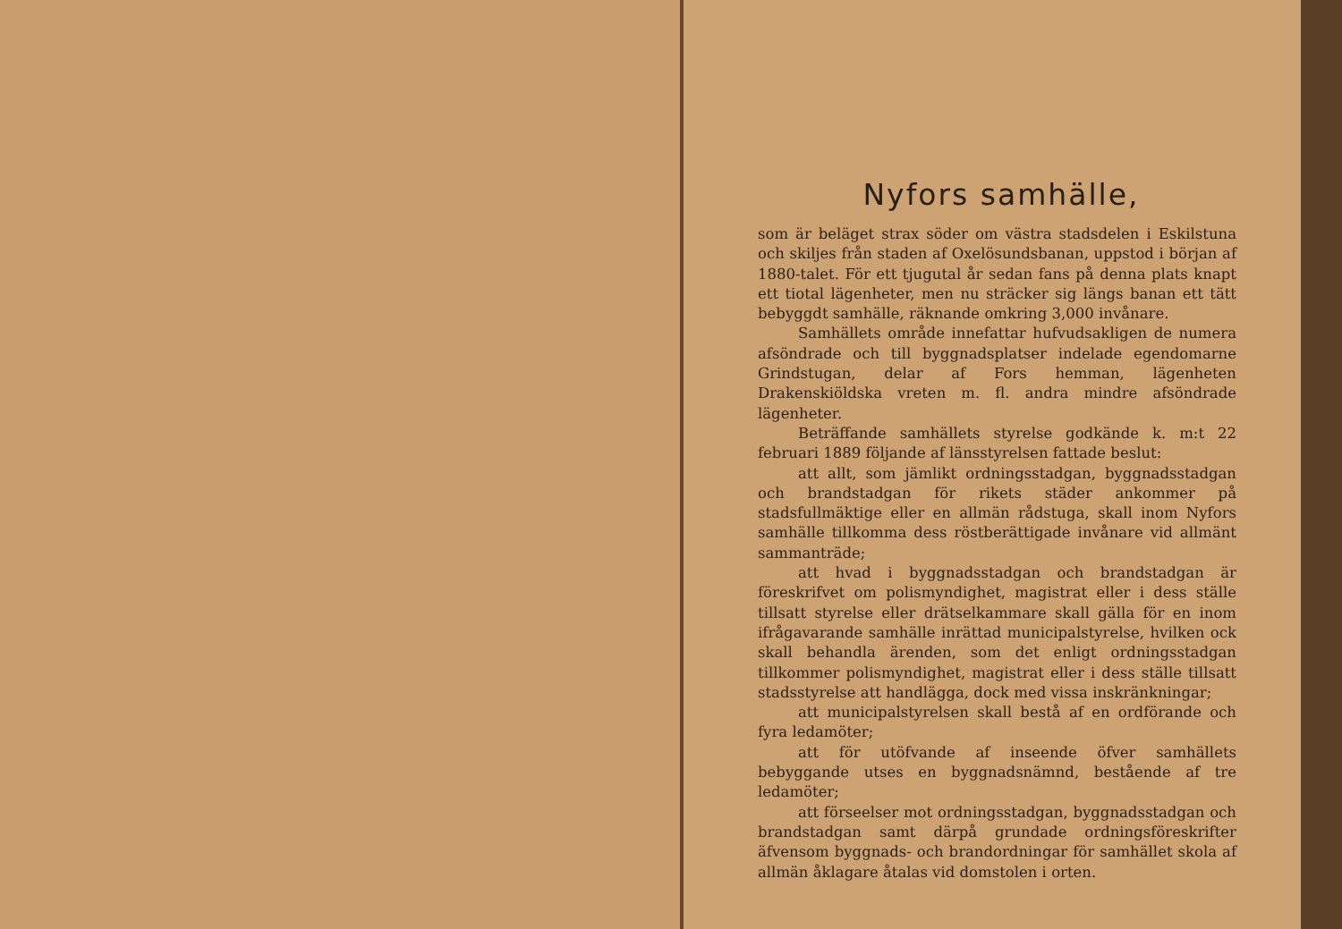Nyfors samhälle,
som är beläget strax söder om västra stadsdelen i Eskilstuna och skiljes från staden af Oxelösundsbanan, uppstod i början af 1880-talet. För ett tjugutal år sedan fans på denna plats knapt ett tiotal lägenheter, men nu sträcker sig längs banan ett tätt bebyggdt samhälle, räknande omkring 3,000 invånare.
Samhällets område innefattar hufvudsakligen de numera afsöndrade och till byggnadsplatser indelade egendomarne Grindstugan, delar af Fors hemman, lägenheten Drakenskiöldska vreten m. fl. andra mindre afsöndrade lägenheter.
Beträffande samhällets styrelse godkände k. m:t 22 februari 1889 följande af länsstyrelsen fattade beslut:
att allt, som jämlikt ordningsstadgan, byggnadsstadgan och brandstadgan för rikets städer ankommer på stadsfullmäktige eller en allmän rådstuga, skall inom Nyfors samhälle tillkomma dess röstberättigade invånare vid allmänt sammanträde;
att hvad i byggnadsstadgan och brandstadgan är föreskrifvet om polismyndighet, magistrat eller i dess ställe tillsatt styrelse eller drätselkammare skall gälla för en inom ifrågavarande samhälle inrättad municipalstyrelse, hvilken ock skall behandla ärenden, som det enligt ordningsstadgan tillkommer polismyndighet, magistrat eller i dess ställe tillsatt stadsstyrelse att handlägga, dock med vissa inskränkningar;
att municipalstyrelsen skall bestå af en ordförande och fyra ledamöter;
att för utöfvande af inseende öfver samhällets bebyggande utses en byggnadsnämnd, bestående af tre ledamöter;
att förseelser mot ordningsstadgan, byggnadsstadgan och brandstadgan samt därpå grundade ordningsföreskrifter äfvensom byggnads- och brandordningar för samhället skola af allmän åklagare åtalas vid domstolen i orten.